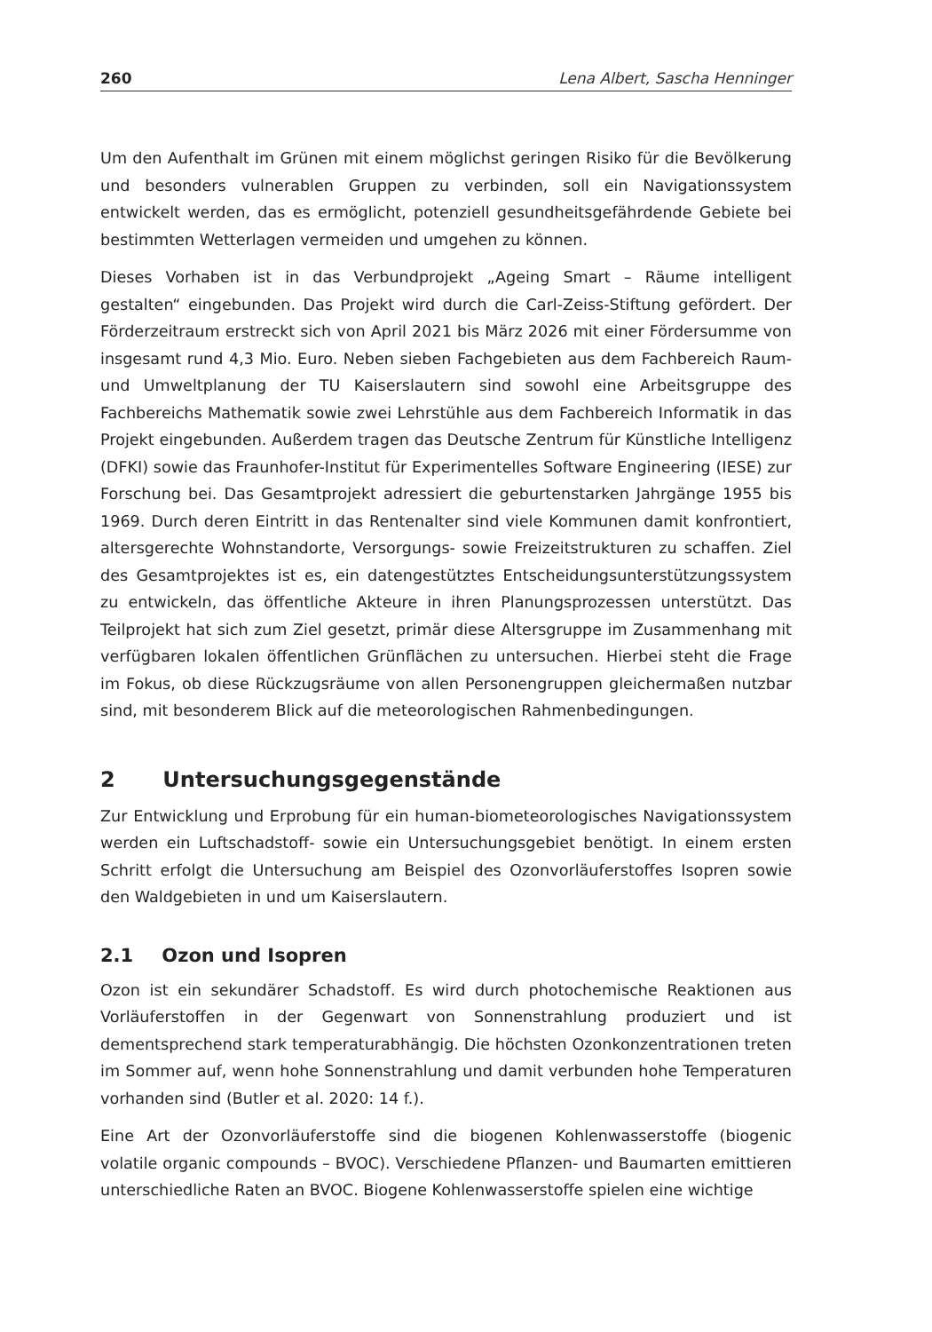260 Lena Albert, Sascha Henninger
Um den Aufenthalt im Grünen mit einem möglichst geringen Risiko für die Bevölkerung und besonders vulnerablen Gruppen zu verbinden, soll ein Navigationssystem entwickelt werden, das es ermöglicht, potenziell gesundheitsgefährdende Gebiete bei bestimmten Wetterlagen vermeiden und umgehen zu können.
Dieses Vorhaben ist in das Verbundprojekt „Ageing Smart – Räume intelligent gestalten“ eingebunden. Das Projekt wird durch die Carl-Zeiss-Stiftung gefördert. Der Förderzeitraum erstreckt sich von April 2021 bis März 2026 mit einer Fördersumme von insgesamt rund 4,3 Mio. Euro. Neben sieben Fachgebieten aus dem Fachbereich Raum- und Umweltplanung der TU Kaiserslautern sind sowohl eine Arbeitsgruppe des Fachbereichs Mathematik sowie zwei Lehrstühle aus dem Fachbereich Informatik in das Projekt eingebunden. Außerdem tragen das Deutsche Zentrum für Künstliche Intelligenz (DFKI) sowie das Fraunhofer-Institut für Experimentelles Software Engineering (IESE) zur Forschung bei. Das Gesamtprojekt adressiert die geburtenstarken Jahrgänge 1955 bis 1969. Durch deren Eintritt in das Rentenalter sind viele Kommunen damit konfrontiert, altersgerechte Wohnstandorte, Versorgungs- sowie Freizeitstrukturen zu schaffen. Ziel des Gesamtprojektes ist es, ein datengestütztes Entscheidungsunterstützungssystem zu entwickeln, das öffentliche Akteure in ihren Planungsprozessen unterstützt. Das Teilprojekt hat sich zum Ziel gesetzt, primär diese Altersgruppe im Zusammenhang mit verfügbaren lokalen öffentlichen Grünflächen zu untersuchen. Hierbei steht die Frage im Fokus, ob diese Rückzugsräume von allen Personengruppen gleichermaßen nutzbar sind, mit besonderem Blick auf die meteorologischen Rahmenbedingungen.
2 Untersuchungsgegenstände
Zur Entwicklung und Erprobung für ein human-biometeorologisches Navigationssystem werden ein Luftschadstoff- sowie ein Untersuchungsgebiet benötigt. In einem ersten Schritt erfolgt die Untersuchung am Beispiel des Ozonvorläuferstoffes Isopren sowie den Waldgebieten in und um Kaiserslautern.
2.1 Ozon und Isopren
Ozon ist ein sekundärer Schadstoff. Es wird durch photochemische Reaktionen aus Vorläuferstoffen in der Gegenwart von Sonnenstrahlung produziert und ist dementsprechend stark temperaturabhängig. Die höchsten Ozonkonzentrationen treten im Sommer auf, wenn hohe Sonnenstrahlung und damit verbunden hohe Temperaturen vorhanden sind (Butler et al. 2020: 14 f.).
Eine Art der Ozonvorläuferstoffe sind die biogenen Kohlenwasserstoffe (biogenic volatile organic compounds – BVOC). Verschiedene Pflanzen- und Baumarten emittieren unterschiedliche Raten an BVOC. Biogene Kohlenwasserstoffe spielen eine wichtige